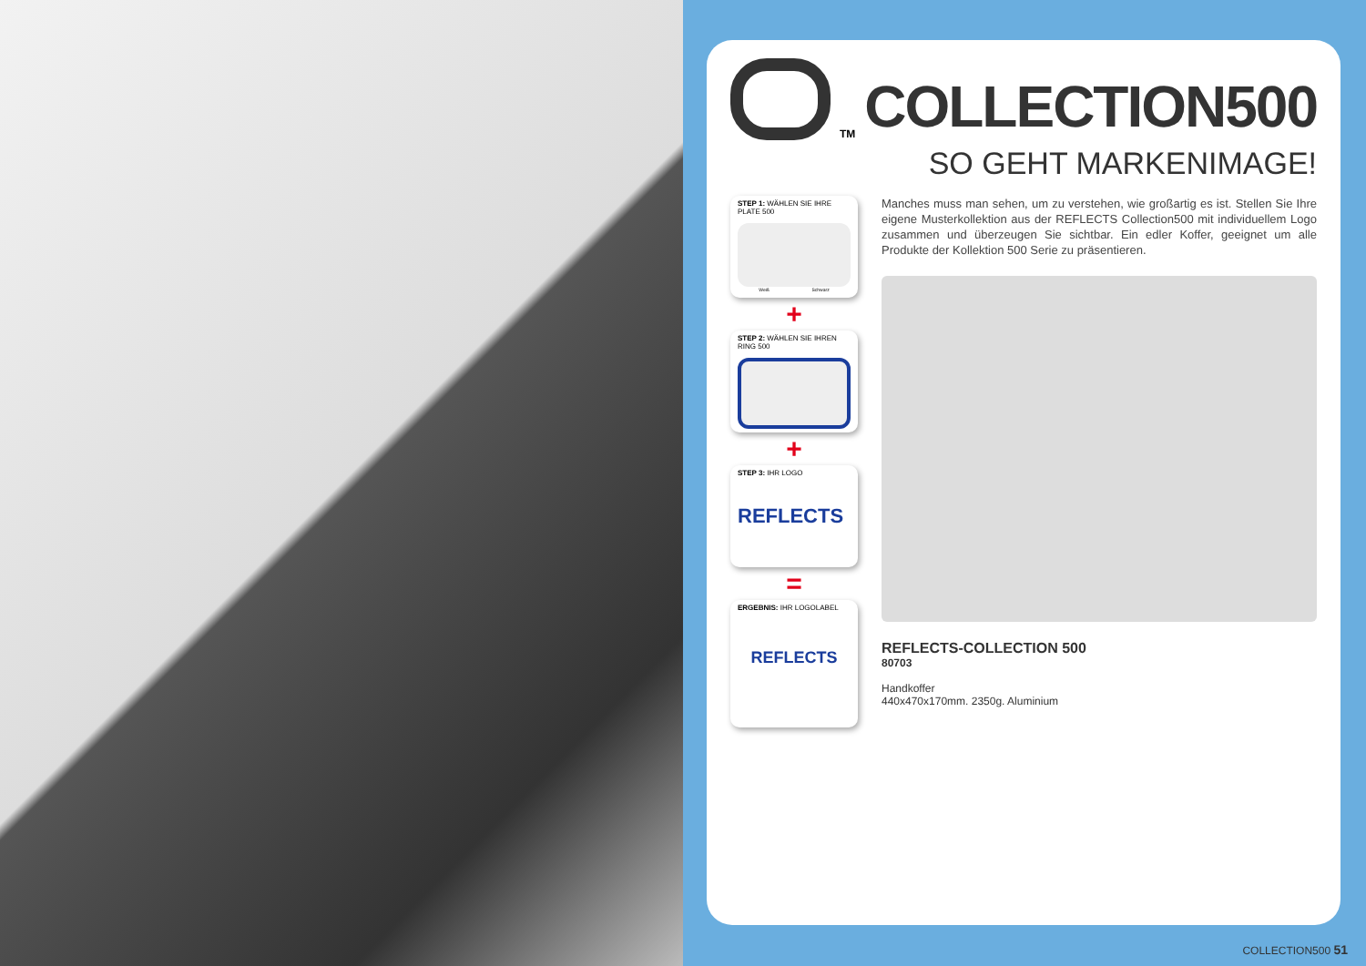<sup>TM</sup> COLLECTION500
SO GEHT MARKENIMAGE!
STEP 1: WÄHLEN SIE IHRE PLATE 500
Weiß Schwarz
+
STEP 2: WÄHLEN SIE IHREN RING 500
+
STEP 3: IHR LOGO
REFLECTS
=
ERGEBNIS: IHR LOGOLABEL
REFLECTS
Manches muss man sehen, um zu verstehen, wie großartig es ist. Stellen Sie Ihre eigene Musterkollektion aus der REFLECTS Collection500 mit individuellem Logo zusammen und überzeugen Sie sichtbar. Ein edler Koffer, geeignet um alle Produkte der Kollektion 500 Serie zu präsentieren.
REFLECTS-COLLECTION 500
80703
Handkoffer
440x470x170mm. 2350g. Aluminium
COLLECTION500 51